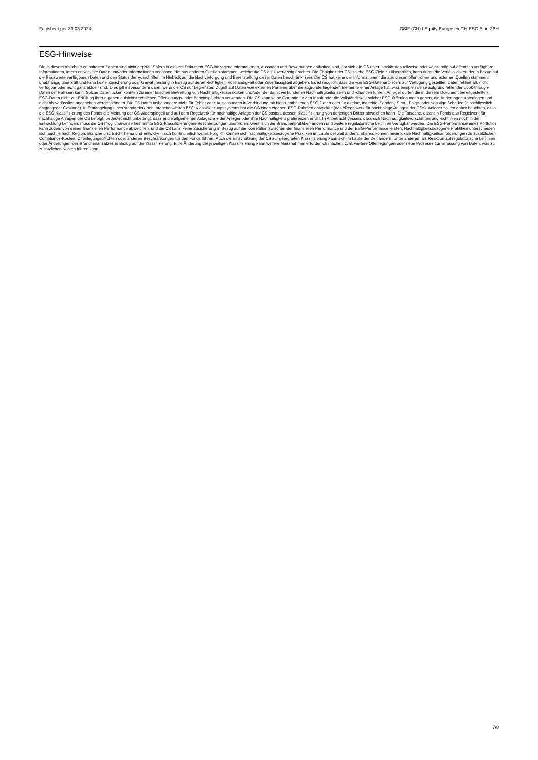Factsheet per 31.03.2024 CSIF (CH) I Equity Europe ex CH ESG Blue ZBH
ESG-Hinweise
Die in diesem Abschnitt enthaltenen Zahlen sind nicht geprüft. Sofern in diesem Dokument ESG-bezogene Informationen, Aussagen und Bewertungen enthalten sind, hat sich die CS unter Umständen teilweise oder vollständig auf öffentlich verfügbare Informationen, intern entwickelte Daten und/oder Informationen verlassen, die aus anderen Quellen stammen, welche die CS als zuverlässig erachtet. Die Fähigkeit der CS, solche ESG-Ziele zu überprüfen, kann durch die Verlässlichkeit der in Bezug auf die Basiswerte verfügbaren Daten und den Status der Vorschriften im Hinblick auf die Nachverfolgung und Bereitstellung dieser Daten beschränkt sein. Die CS hat keine der Informationen, die aus diesen öffentlichen und externen Quellen stammen, unabhängig überprüft und kann keine Zusicherung oder Gewährleistung in Bezug auf deren Richtigkeit, Vollständigkeit oder Zuverlässigkeit abgeben. Es ist möglich, dass die von ESG-Datenanbietern zur Verfügung gestellten Daten fehlerhaft, nicht verfügbar oder nicht ganz aktuell sind. Dies gilt insbesondere dann, wenn die CS nur begrenzten Zugriff auf Daten von externen Parteien über die zugrunde liegenden Elemente einer Anlage hat, was beispielsweise aufgrund fehlender Look-through-Daten der Fall sein kann. Solche Datenlücken könnten zu einer falschen Bewertung von Nachhaltigkeitspraktiken und/oder der damit verbundenen Nachhaltigkeitsrisiken und -chancen führen. Anleger dürfen die in diesem Dokument bereitgestellten ESG-Daten nicht zur Erfüllung ihrer eigenen aufsichtsrechtlichen Offenlegungs- oder Berichtspflichten verwenden. Die CS kann keine Garantie für den Inhalt oder die Vollständigkeit solcher ESG-Offenlegungen geben, die Änderungen unterliegen und nicht als verlässlich angesehen werden können. Die CS haftet insbesondere nicht für Fehler oder Auslassungen in Verbindung mit hierin enthaltenen ESG-Daten oder für direkte, indirekte, Sonder-, Straf-, Folge- oder sonstige Schäden (einschliesslich entgangener Gewinne). In Ermangelung eines standardisierten, branchenweiten ESG-Klassifizierungssystems hat die CS einen eigenen ESG-Rahmen entwickelt (das «Regelwerk für nachhaltige Anlagen der CS»). Anleger sollten daher beachten, dass die ESG-Klassifizierung des Fonds die Meinung der CS widerspiegelt und auf dem Regelwerk für nachhaltige Anlagen der CS basiert, dessen Klassifizierung von derjenigen Dritter abweichen kann. Die Tatsache, dass ein Fonds das Regelwerk für nachhaltige Anlagen der CS befolgt, bedeutet nicht unbedingt, dass er die allgemeinen Anlageziele der Anleger oder ihre Nachhaltigkeitspräferenzen erfüllt. In Anbetracht dessen, dass sich Nachhaltigkeitsvorschriften und -richtlinien noch in der Entwicklung befinden, muss die CS möglicherweise bestimmte ESG-Klassifizierungen/-Beschreibungen überprüfen, wenn sich die Branchenpraktiken ändern und weitere regulatorische Leitlinien verfügbar werden. Die ESG-Performance eines Portfolios kann zudem von seiner finanziellen Performance abweichen, und die CS kann keine Zusicherung in Bezug auf die Korrelation zwischen der finanziellen Performance und der ESG-Performance leisten. Nachhaltigkeitsbezogene Praktiken unterscheiden sich auch je nach Region, Branche und ESG-Thema und entwickeln sich kontinuierlich weiter. Folglich können sich nachhaltigkeitsbezogene Praktiken im Laufe der Zeit ändern. Ebenso können neue lokale Nachhaltigkeitsanforderungen zu zusätzlichen Compliance-Kosten, Offenlegungspflichten oder anderen Beschränkungen für den Fonds führen. Auch die Einschätzung der CS zur geeigneten Klassifizierung kann sich im Laufe der Zeit ändern, unter anderem als Reaktion auf regulatorische Leitlinien oder Änderungen des Branchenansatzes in Bezug auf die Klassifizierung. Eine Änderung der jeweiligen Klassifizierung kann weitere Massnahmen erforderlich machen, z. B. weitere Offenlegungen oder neue Prozesse zur Erfassung von Daten, was zu zusätzlichen Kosten führen kann.
7/8